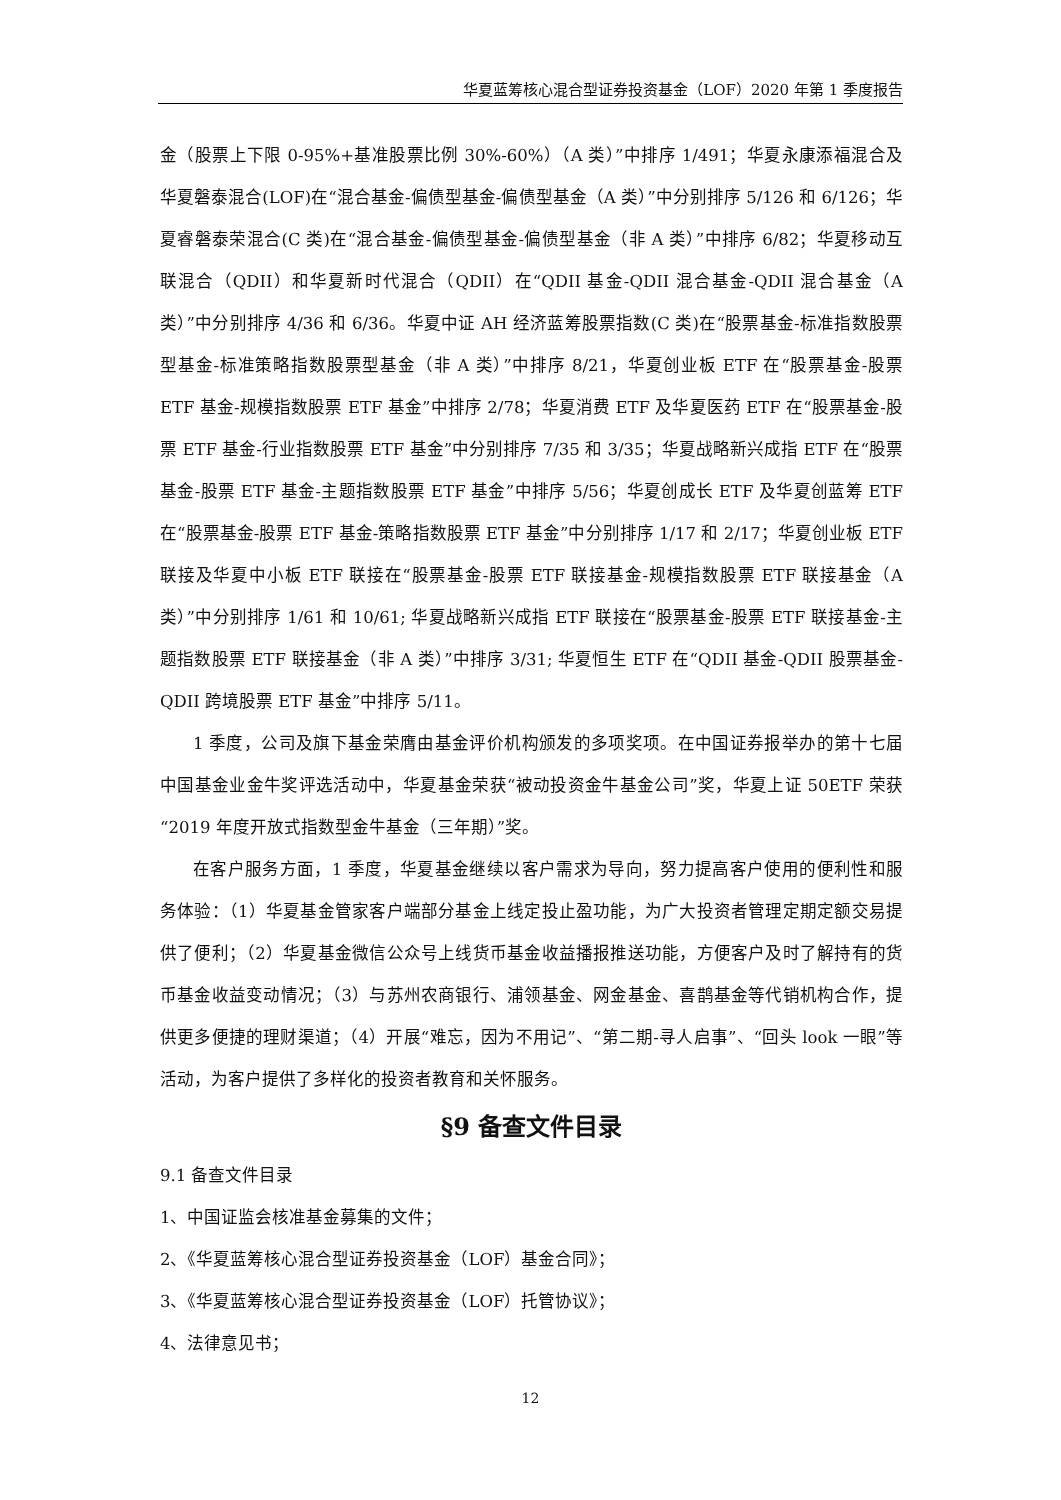华夏蓝筹核心混合型证券投资基金（LOF）2020 年第 1 季度报告
金（股票上下限 0-95%+基准股票比例 30%-60%）（A 类）”中排序 1/491；华夏永康添福混合及华夏磐泰混合(LOF)在“混合基金-偏债型基金-偏债型基金（A 类）”中分别排序 5/126 和 6/126；华夏睿磐泰荣混合(C 类)在“混合基金-偏债型基金-偏债型基金（非 A 类）”中排序 6/82；华夏移动互联混合（QDII）和华夏新时代混合（QDII）在“QDII 基金-QDII 混合基金-QDII 混合基金（A 类）”中分别排序 4/36 和 6/36。华夏中证 AH 经济蓝筹股票指数(C 类)在“股票基金-标准指数股票型基金-标准策略指数股票型基金（非 A 类）”中排序 8/21，华夏创业板 ETF 在“股票基金-股票 ETF 基金-规模指数股票 ETF 基金”中排序 2/78；华夏消费 ETF 及华夏医药 ETF 在“股票基金-股票 ETF 基金-行业指数股票 ETF 基金”中分别排序 7/35 和 3/35；华夏战略新兴成指 ETF 在“股票基金-股票 ETF 基金-主题指数股票 ETF 基金”中排序 5/56；华夏创成长 ETF 及华夏创蓝筹 ETF 在“股票基金-股票 ETF 基金-策略指数股票 ETF 基金”中分别排序 1/17 和 2/17；华夏创业板 ETF 联接及华夏中小板 ETF 联接在“股票基金-股票 ETF 联接基金-规模指数股票 ETF 联接基金（A 类）”中分别排序 1/61 和 10/61; 华夏战略新兴成指 ETF 联接在“股票基金-股票 ETF 联接基金-主题指数股票 ETF 联接基金（非 A 类）”中排序 3/31; 华夏恒生 ETF 在“QDII 基金-QDII 股票基金-QDII 跨境股票 ETF 基金”中排序 5/11。
1 季度，公司及旗下基金荣膺由基金评价机构颁发的多项奖项。在中国证券报举办的第十七届中国基金业金牛奖评选活动中，华夏基金荣获“被动投资金牛基金公司”奖，华夏上证 50ETF 荣获“2019 年度开放式指数型金牛基金（三年期）”奖。
在客户服务方面，1 季度，华夏基金继续以客户需求为导向，努力提高客户使用的便利性和服务体验：（1）华夏基金管家客户端部分基金上线定投止盈功能，为广大投资者管理定期定额交易提供了便利；（2）华夏基金微信公众号上线货币基金收益播报推送功能，方便客户及时了解持有的货币基金收益变动情况；（3）与苏州农商银行、浦领基金、网金基金、喜鹊基金等代销机构合作，提供更多便捷的理财渠道；（4）开展“难忘，因为不用记”、“第二期-寻人启事”、“回头 look 一眼”等活动，为客户提供了多样化的投资者教育和关怀服务。
§9 备查文件目录
9.1 备查文件目录
1、中国证监会核准基金募集的文件；
2、《华夏蓝筹核心混合型证券投资基金（LOF）基金合同》；
3、《华夏蓝筹核心混合型证券投资基金（LOF）托管协议》；
4、法律意见书；
12